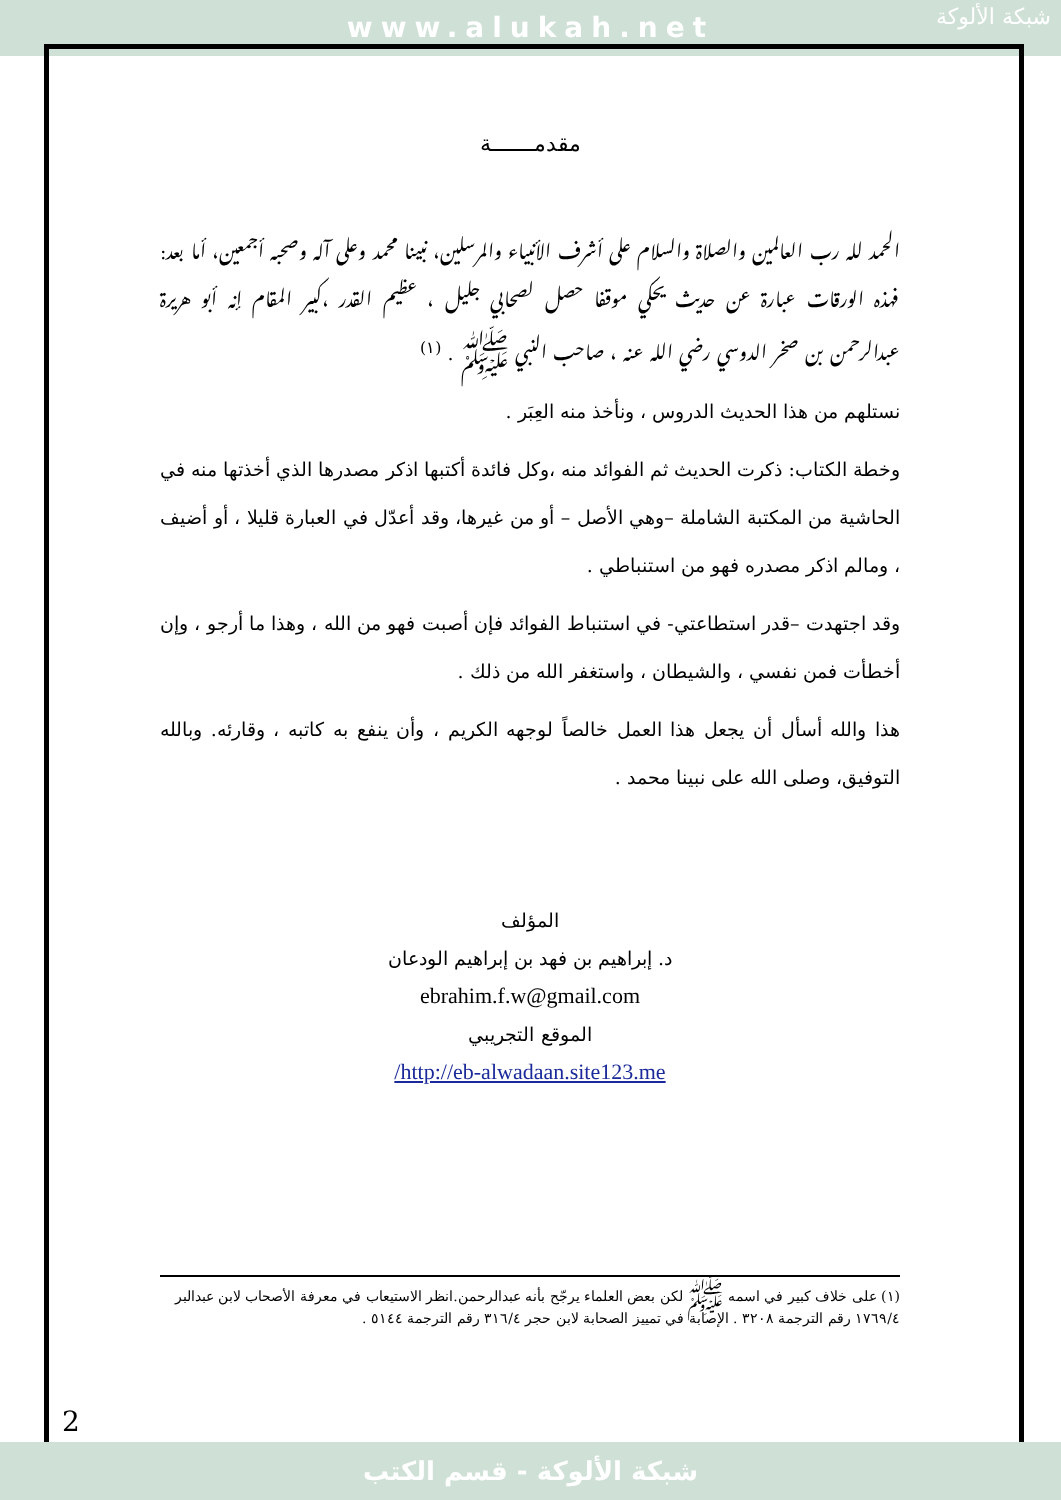www.alukah.net
شبكة الألوكة
مقدمـــــــة
الحمد لله رب العالمين والصلاة والسلام على أشرف الأنبياء والمرسلين، نبينا محمد وعلى آله وصحبه أجمعين، أما بعد: فهذه الورقات عبارة عن حديث يحكي موقفا حصل لصحابي جليل ، عظيم القدر ،كبير المقام إنه أبو هريرة عبدالرحمن بن صخر الدوسي رضي الله عنه ، صاحب النبي ﷺ . <sup>(١)</sup>
نستلهم من هذا الحديث الدروس ، ونأخذ منه العِبَر .
وخطة الكتاب: ذكرت الحديث ثم الفوائد منه ،وكل فائدة أكتبها اذكر مصدرها الذي أخذتها منه في الحاشية من المكتبة الشاملة –وهي الأصل – أو من غيرها، وقد أعدّل في العبارة قليلا ، أو أضيف ، ومالم اذكر مصدره فهو من استنباطي .
وقد اجتهدت –قدر استطاعتي- في استنباط الفوائد فإن أصبت فهو من الله ، وهذا ما أرجو ، وإن أخطأت فمن نفسي ، والشيطان ، واستغفر الله من ذلك .
هذا والله أسأل أن يجعل هذا العمل خالصاً لوجهه الكريم ، وأن ينفع به كاتبه ، وقارئه. وبالله التوفيق، وصلى الله على نبينا محمد .
المؤلف
د. إبراهيم بن فهد بن إبراهيم الودعان
ebrahim.f.w@gmail.com
الموقع التجريبي
/http://eb-alwadaan.site123.me
(١) على خلاف كبير في اسمه ﷺ لكن بعض العلماء يرجّح بأنه عبدالرحمن.انظر الاستيعاب في معرفة الأصحاب لابن عبدالبر ١٧٦٩/٤ رقم الترجمة ٣٢٠٨ . الإصابة في تمييز الصحابة لابن حجر ٣١٦/٤ رقم الترجمة ٥١٤٤ .
2
شبكة الألوكة - قسم الكتب